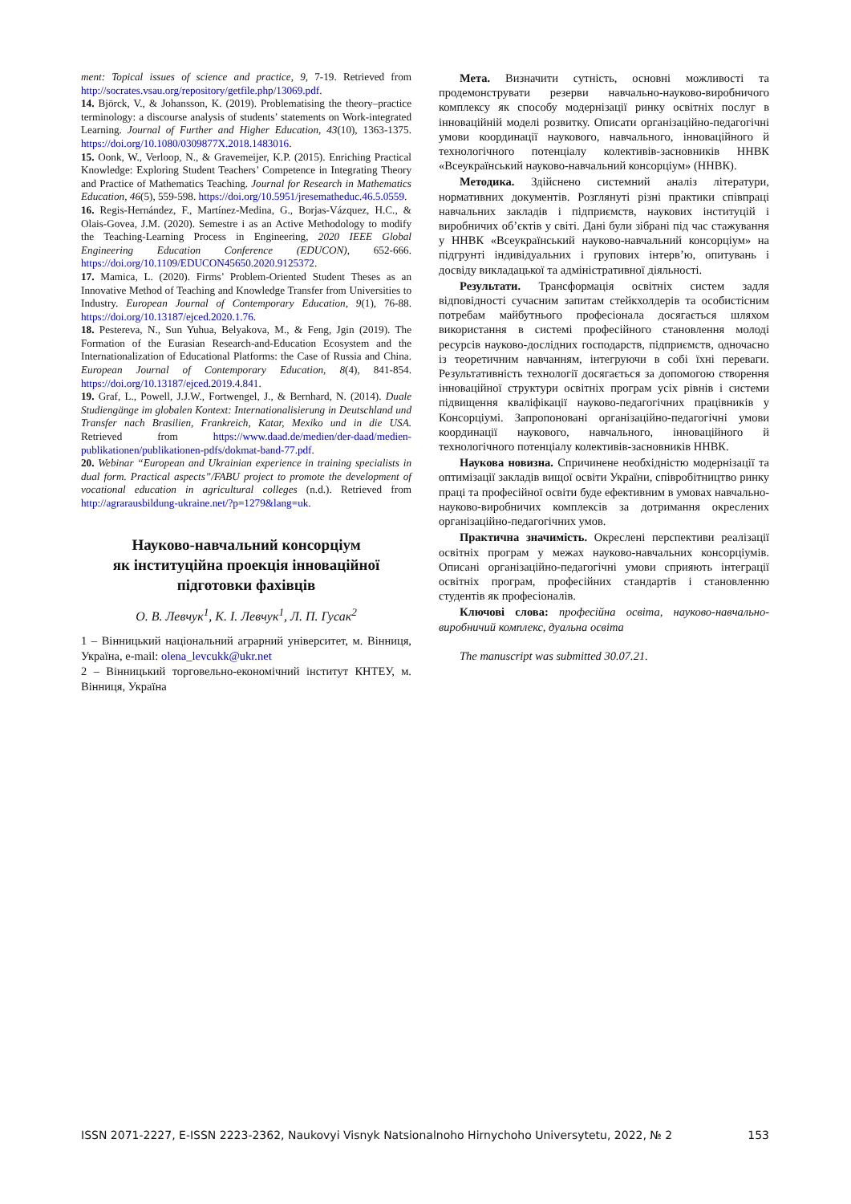ment: Topical issues of science and practice, 9, 7-19. Retrieved from http://socrates.vsau.org/repository/getfile.php/13069.pdf.
14. Björck, V., & Johansson, K. (2019). Problematising the theory–practice terminology: a discourse analysis of students’ statements on Work-integrated Learning. Journal of Further and Higher Education, 43(10), 1363-1375. https://doi.org/10.1080/0309877X.2018.1483016.
15. Oonk, W., Verloop, N., & Gravemeijer, K.P. (2015). Enriching Practical Knowledge: Exploring Student Teachers’ Competence in Integrating Theory and Practice of Mathematics Teaching. Journal for Research in Mathematics Education, 46(5), 559-598. https://doi.org/10.5951/jresematheduc.46.5.0559.
16. Regis-Hernández, F., Martínez-Medina, G., Borjas-Vázquez, H.C., & Olais-Govea, J.M. (2020). Semestre i as an Active Methodology to modify the Teaching-Learning Process in Engineering, 2020 IEEE Global Engineering Education Conference (EDUCON), 652-666. https://doi.org/10.1109/EDUCON45650.2020.9125372.
17. Mamica, L. (2020). Firms’ Problem-Oriented Student Theses as an Innovative Method of Teaching and Knowledge Transfer from Universities to Industry. European Journal of Contemporary Education, 9(1), 76-88. https://doi.org/10.13187/ejced.2020.1.76.
18. Pestereva, N., Sun Yuhua, Belyakova, M., & Feng, Jgin (2019). The Formation of the Eurasian Research-and-Education Ecosystem and the Internationalization of Educational Platforms: the Case of Russia and China. European Journal of Contemporary Education, 8(4), 841-854. https://doi.org/10.13187/ejced.2019.4.841.
19. Graf, L., Powell, J.J.W., Fortwengel, J., & Bernhard, N. (2014). Duale Studiengänge im globalen Kontext: Internationalisierung in Deutschland und Transfer nach Brasilien, Frankreich, Katar, Mexiko und in die USA. Retrieved from https://www.daad.de/medien/der-daad/medien-publikationen/publikationen-pdfs/dokmat-band-77.pdf.
20. Webinar “European and Ukrainian experience in training specialists in dual form. Practical aspects”/FABU project to promote the development of vocational education in agricultural colleges (n.d.). Retrieved from http://agrarausbildung-ukraine.net/?p=1279&lang=uk.
Науково-навчальний консорціум
як інституційна проекція інноваційної
підготовки фахівців
О. В. Левчук<sup>1</sup>, К. І. Левчук<sup>1</sup>, Л. П. Гусак<sup>2</sup>
1 – Вінницький національний аграрний університет, м. Вінниця, Україна, e-mail: olena_levcukk@ukr.net
2 – Вінницький торговельно-економічний інститут КНТЕУ, м. Вінниця, Україна
Мета. Визначити сутність, основні можливості та продемонструвати резерви навчально-науково-виробничого комплексу як способу модернізації ринку освітніх послуг в інноваційній моделі розвитку. Описати організаційно-педагогічні умови координації наукового, навчального, інноваційного й технологічного потенціалу колективів-засновників ННВК «Всеукраїнський науково-навчальний консорціум» (ННВК).
Методика. Здійснено системний аналіз літератури, нормативних документів. Розглянуті різні практики співпраці навчальних закладів і підприємств, наукових інституцій і виробничих об’єктів у світі. Дані були зібрані під час стажування у ННВК «Всеукраїнський науково-навчальний консорціум» на підгрунті індивідуальних і групових інтерв’ю, опитувань і досвіду викладацької та адміністративної діяльності.
Результати. Трансформація освітніх систем задля відповідності сучасним запитам стейкхолдерів та особистісним потребам майбутнього професіонала досягається шляхом використання в системі професійного становлення молоді ресурсів науково-дослідних господарств, підприємств, одночасно із теоретичним навчанням, інтегруючи в собі їхні переваги. Результативність технології досягається за допомогою створення інноваційної структури освітніх програм усіх рівнів і системи підвищення кваліфікації науково-педагогічних працівників у Консорціумі. Запропоновані організаційно-педагогічні умови координації наукового, навчального, інноваційного й технологічного потенціалу колективів-засновників ННВК.
Наукова новизна. Спричинене необхідністю модернізації та оптимізації закладів вищої освіти України, співробітництво ринку праці та професійної освіти буде ефективним в умовах навчально-науково-виробничих комплексів за дотримання окреслених організаційно-педагогічних умов.
Практична значимість. Окреслені перспективи реалізації освітніх програм у межах науково-навчальних консорціумів. Описані організаційно-педагогічні умови сприяють інтеграції освітніх програм, професійних стандартів і становленню студентів як професіоналів.
Ключові слова: професійна освіта, науково-навчально-виробничий комплекс, дуальна освіта
The manuscript was submitted 30.07.21.
ISSN 2071-2227, E-ISSN 2223-2362, Naukovyi Visnyk Natsionalnoho Hirnychoho Universytetu, 2022, № 2 153